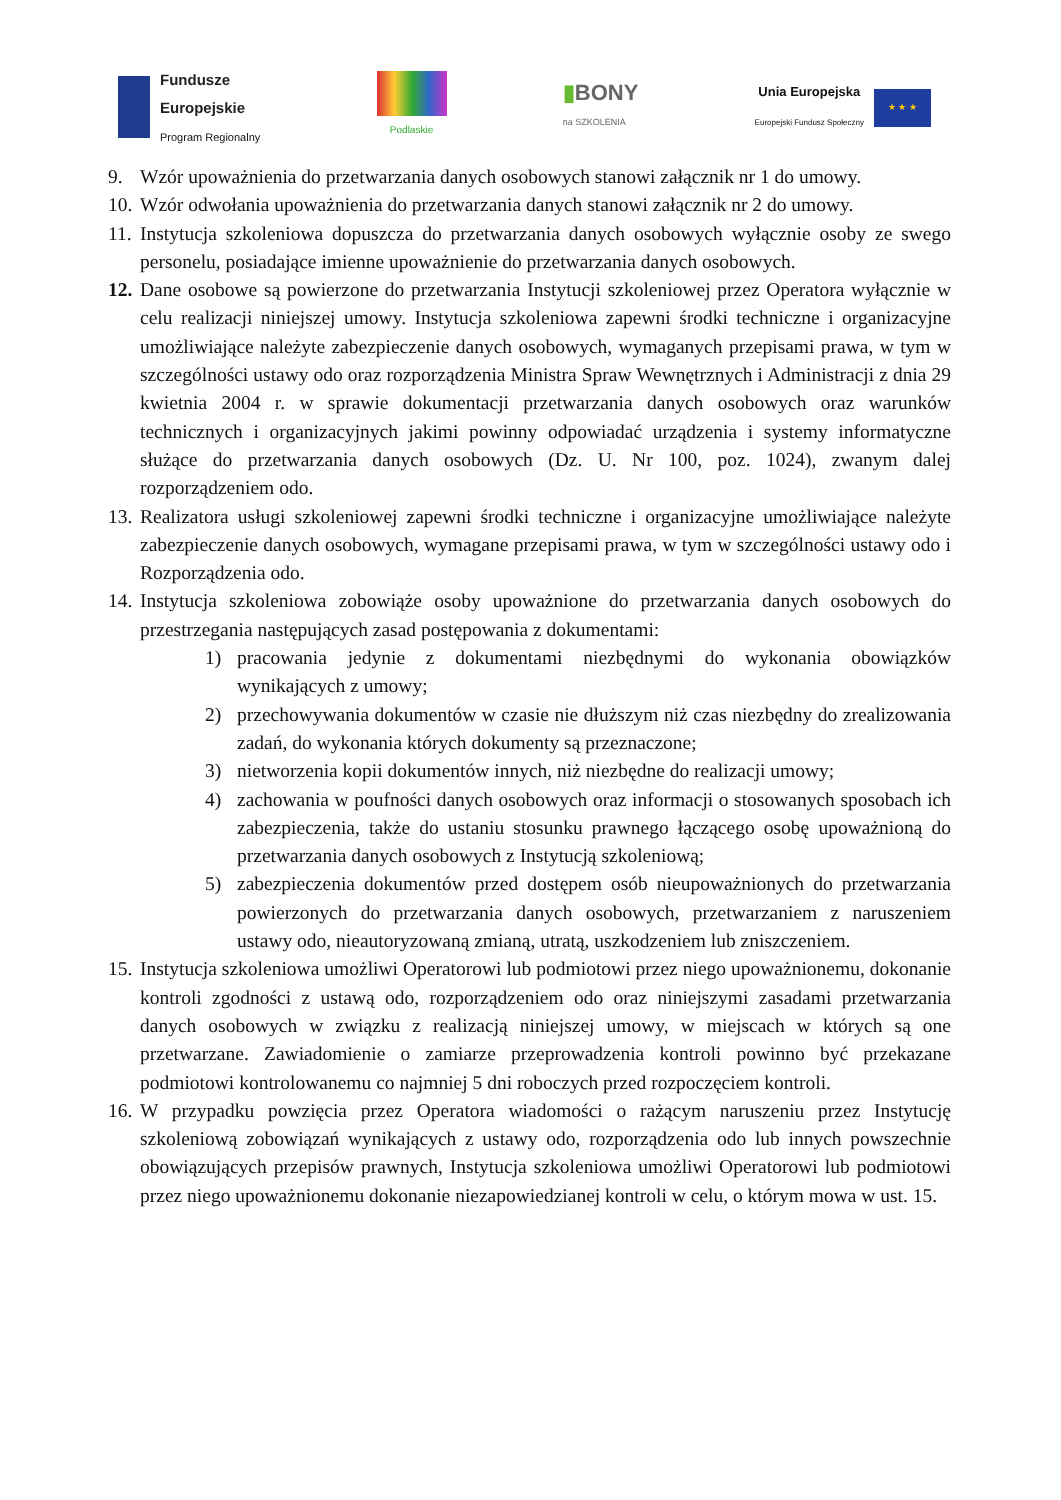Fundusze
Europejskie
Program Regionalny
Podlaskie
▮BONY
na SZKOLENIA
Unia Europejska
Europejski Fundusz Społeczny
★ ★ ★
9. Wzór upoważnienia do przetwarzania danych osobowych stanowi załącznik nr 1 do umowy.
10.
Wzór odwołania upoważnienia do przetwarzania danych stanowi załącznik nr 2 do umowy.
11.
Instytucja szkoleniowa dopuszcza do przetwarzania danych osobowych wyłącznie osoby ze swego personelu, posiadające imienne upoważnienie do przetwarzania danych osobowych.
12.
Dane osobowe są powierzone do przetwarzania Instytucji szkoleniowej przez Operatora wyłącznie w celu realizacji niniejszej umowy. Instytucja szkoleniowa zapewni środki techniczne i organizacyjne umożliwiające należyte zabezpieczenie danych osobowych, wymaganych przepisami prawa, w tym w szczególności ustawy odo oraz rozporządzenia Ministra Spraw Wewnętrznych i Administracji z dnia 29 kwietnia 2004 r. w sprawie dokumentacji przetwarzania danych osobowych oraz warunków technicznych i organizacyjnych jakimi powinny odpowiadać urządzenia i systemy informatyczne służące do przetwarzania danych osobowych (Dz. U. Nr 100, poz. 1024), zwanym dalej rozporządzeniem odo.
13.
Realizatora usługi szkoleniowej zapewni środki techniczne i organizacyjne umożliwiające należyte zabezpieczenie danych osobowych, wymagane przepisami prawa, w tym w szczególności ustawy odo i Rozporządzenia odo.
14.
Instytucja szkoleniowa zobowiąże osoby upoważnione do przetwarzania danych osobowych do przestrzegania następujących zasad postępowania z dokumentami:
1) pracowania jedynie z dokumentami niezbędnymi do wykonania obowiązków wynikających z umowy;
2) przechowywania dokumentów w czasie nie dłuższym niż czas niezbędny do zrealizowania zadań, do wykonania których dokumenty są przeznaczone;
3) nietworzenia kopii dokumentów innych, niż niezbędne do realizacji umowy;
4) zachowania w poufności danych osobowych oraz informacji o stosowanych sposobach ich zabezpieczenia, także do ustaniu stosunku prawnego łączącego osobę upoważnioną do przetwarzania danych osobowych z Instytucją szkoleniową;
5) zabezpieczenia dokumentów przed dostępem osób nieupoważnionych do przetwarzania powierzonych do przetwarzania danych osobowych, przetwarzaniem z naruszeniem ustawy odo, nieautoryzowaną zmianą, utratą, uszkodzeniem lub zniszczeniem.
15.
Instytucja szkoleniowa umożliwi Operatorowi lub podmiotowi przez niego upoważnionemu, dokonanie kontroli zgodności z ustawą odo, rozporządzeniem odo oraz niniejszymi zasadami przetwarzania danych osobowych w związku z realizacją niniejszej umowy, w miejscach w których są one przetwarzane. Zawiadomienie o zamiarze przeprowadzenia kontroli powinno być przekazane podmiotowi kontrolowanemu co najmniej 5 dni roboczych przed rozpoczęciem kontroli.
16.
W przypadku powzięcia przez Operatora wiadomości o rażącym naruszeniu przez Instytucję szkoleniową zobowiązań wynikających z ustawy odo, rozporządzenia odo lub innych powszechnie obowiązujących przepisów prawnych, Instytucja szkoleniowa umożliwi Operatorowi lub podmiotowi przez niego upoważnionemu dokonanie niezapowiedzianej kontroli w celu, o którym mowa w ust. 15.